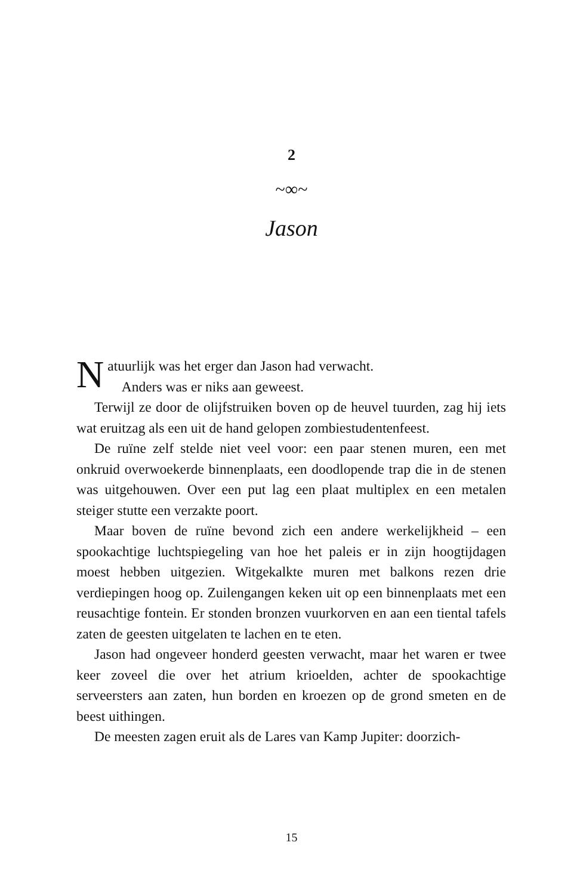2
~∞~
Jason
Natuurlijk was het erger dan Jason had verwacht.
Anders was er niks aan geweest.
Terwijl ze door de olijfstruiken boven op de heuvel tuurden, zag hij iets wat eruitzag als een uit de hand gelopen zombiestudentenfeest.
De ruïne zelf stelde niet veel voor: een paar stenen muren, een met onkruid overwoekerde binnenplaats, een doodlopende trap die in de stenen was uitgehouwen. Over een put lag een plaat multiplex en een metalen steiger stutte een verzakte poort.
Maar boven de ruïne bevond zich een andere werkelijkheid – een spookachtige luchtspiegeling van hoe het paleis er in zijn hoogtijdagen moest hebben uitgezien. Witgekalkte muren met balkons rezen drie verdiepingen hoog op. Zuilengangen keken uit op een binnenplaats met een reusachtige fontein. Er stonden bronzen vuurkorven en aan een tiental tafels zaten de geesten uitgelaten te lachen en te eten.
Jason had ongeveer honderd geesten verwacht, maar het waren er twee keer zoveel die over het atrium krioelden, achter de spookachtige serveersters aan zaten, hun borden en kroezen op de grond smeten en de beest uithingen.
De meesten zagen eruit als de Lares van Kamp Jupiter: doorzich-
15